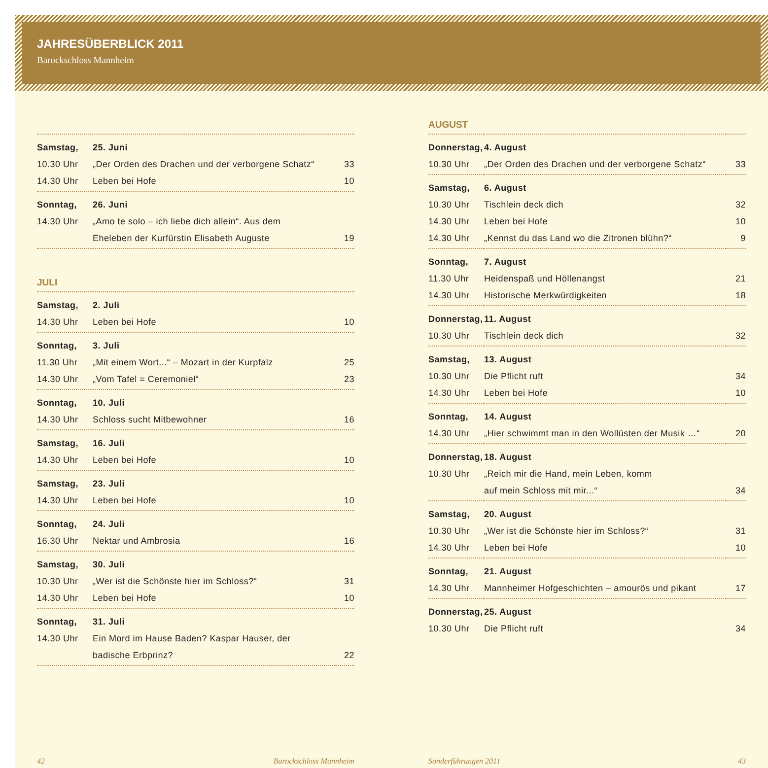JAHRESÜBERBLICK 2011
Barockschloss Mannheim
| Samstag, | 25. Juni | |
| 10.30 Uhr | „Der Orden des Drachen und der verborgene Schatz“ | 33 |
| 14.30 Uhr | Leben bei Hofe | 10 |
| Sonntag, | 26. Juni | |
| 14.30 Uhr | „Amo te solo – ich liebe dich allein“. Aus dem | |
| | Eheleben der Kurfürstin Elisabeth Auguste | 19 |
JULI
| Samstag, | 2. Juli | |
| 14.30 Uhr | Leben bei Hofe | 10 |
| Sonntag, | 3. Juli | |
| 11.30 Uhr | „Mit einem Wort...“ – Mozart in der Kurpfalz | 25 |
| 14.30 Uhr | „Vom Tafel = Ceremoniel“ | 23 |
| Sonntag, | 10. Juli | |
| 14.30 Uhr | Schloss sucht Mitbewohner | 16 |
| Samstag, | 16. Juli | |
| 14.30 Uhr | Leben bei Hofe | 10 |
| Samstag, | 23. Juli | |
| 14.30 Uhr | Leben bei Hofe | 10 |
| Sonntag, | 24. Juli | |
| 16.30 Uhr | Nektar und Ambrosia | 16 |
| Samstag, | 30. Juli | |
| 10.30 Uhr | „Wer ist die Schönste hier im Schloss?“ | 31 |
| 14.30 Uhr | Leben bei Hofe | 10 |
| Sonntag, | 31. Juli | |
| 14.30 Uhr | Ein Mord im Hause Baden? Kaspar Hauser, der | |
| | badische Erbprinz? | 22 |
AUGUST
| Donnerstag, | 4. August | |
| 10.30 Uhr | „Der Orden des Drachen und der verborgene Schatz“ | 33 |
| Samstag, | 6. August | |
| 10.30 Uhr | Tischlein deck dich | 32 |
| 14.30 Uhr | Leben bei Hofe | 10 |
| 14.30 Uhr | „Kennst du das Land wo die Zitronen blühn?“ | 9 |
| Sonntag, | 7. August | |
| 11.30 Uhr | Heidenspaß und Höllenangst | 21 |
| 14.30 Uhr | Historische Merkwürdigkeiten | 18 |
| Donnerstag, | 11. August | |
| 10.30 Uhr | Tischlein deck dich | 32 |
| Samstag, | 13. August | |
| 10.30 Uhr | Die Pflicht ruft | 34 |
| 14.30 Uhr | Leben bei Hofe | 10 |
| Sonntag, | 14. August | |
| 14.30 Uhr | „Hier schwimmt man in den Wollüsten der Musik …“ | 20 |
| Donnerstag, | 18. August | |
| 10.30 Uhr | „Reich mir die Hand, mein Leben, komm | |
| | auf mein Schloss mit mir...“ | 34 |
| Samstag, | 20. August | |
| 10.30 Uhr | „Wer ist die Schönste hier im Schloss?“ | 31 |
| 14.30 Uhr | Leben bei Hofe | 10 |
| Sonntag, | 21. August | |
| 14.30 Uhr | Mannheimer Hofgeschichten – amourös und pikant | 17 |
| Donnerstag, | 25. August | |
| 10.30 Uhr | Die Pflicht ruft | 34 |
42 Barockschloss Mannheim Sonderführungen 2011 43